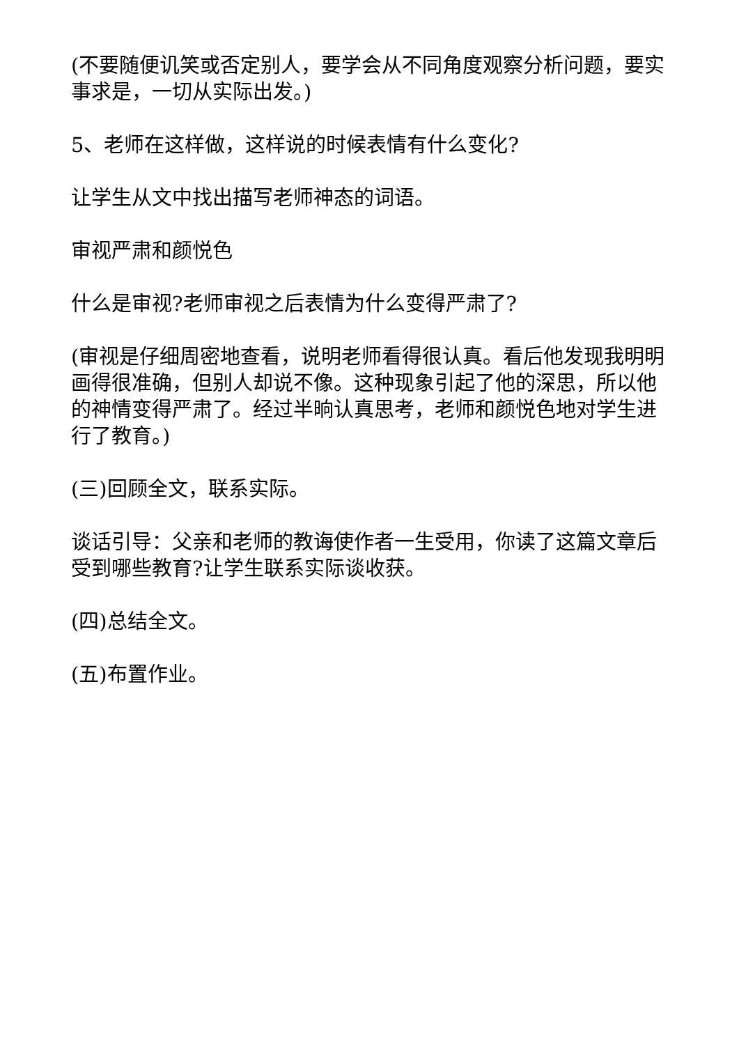(不要随便讥笑或否定别人，要学会从不同角度观察分析问题，要实事求是，一切从实际出发。)
5、老师在这样做，这样说的时候表情有什么变化?
让学生从文中找出描写老师神态的词语。
审视严肃和颜悦色
什么是审视?老师审视之后表情为什么变得严肃了?
(审视是仔细周密地查看，说明老师看得很认真。看后他发现我明明画得很准确，但别人却说不像。这种现象引起了他的深思，所以他的神情变得严肃了。经过半晌认真思考，老师和颜悦色地对学生进行了教育。)
(三)回顾全文，联系实际。
谈话引导：父亲和老师的教诲使作者一生受用，你读了这篇文章后受到哪些教育?让学生联系实际谈收获。
(四)总结全文。
(五)布置作业。